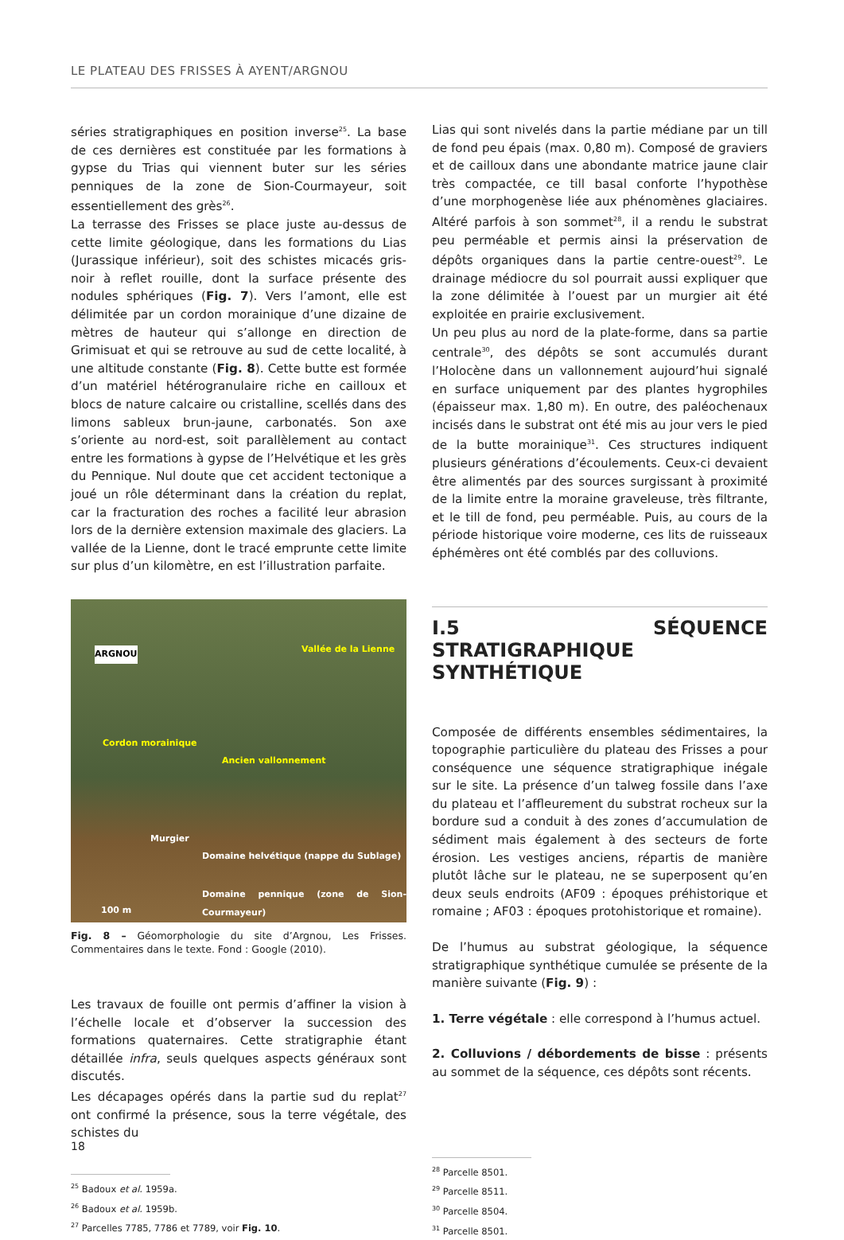LE PLATEAU DES FRISSES À AYENT/ARGNOU
séries stratigraphiques en position inverse<sup>25</sup>. La base de ces dernières est constituée par les formations à gypse du Trias qui viennent buter sur les séries penniques de la zone de Sion-Courmayeur, soit essentiellement des grès<sup>26</sup>.
La terrasse des Frisses se place juste au-dessus de cette limite géologique, dans les formations du Lias (Jurassique inférieur), soit des schistes micacés gris-noir à reflet rouille, dont la surface présente des nodules sphériques (Fig. 7). Vers l’amont, elle est délimitée par un cordon morainique d’une dizaine de mètres de hauteur qui s’allonge en direction de Grimisuat et qui se retrouve au sud de cette localité, à une altitude constante (Fig. 8). Cette butte est formée d’un matériel hétérogranulaire riche en cailloux et blocs de nature calcaire ou cristalline, scellés dans des limons sableux brun-jaune, carbonatés. Son axe s’oriente au nord-est, soit parallèlement au contact entre les formations à gypse de l’Helvétique et les grès du Pennique. Nul doute que cet accident tectonique a joué un rôle déterminant dans la création du replat, car la fracturation des roches a facilité leur abrasion lors de la dernière extension maximale des glaciers. La vallée de la Lienne, dont le tracé emprunte cette limite sur plus d’un kilomètre, en est l’illustration parfaite.
ARGNOU Vallée de la Lienne
Cordon morainique
Ancien vallonnement
Murgier
Domaine helvétique (nappe du Sublage)
Domaine pennique (zone de Sion-Courmayeur)
100 m
Fig. 8 – Géomorphologie du site d’Argnou, Les Frisses. Commentaires dans le texte. Fond : Google (2010).
Les travaux de fouille ont permis d’affiner la vision à l’échelle locale et d’observer la succession des formations quaternaires. Cette stratigraphie étant détaillée infra, seuls quelques aspects généraux sont discutés.
Les décapages opérés dans la partie sud du replat<sup>27</sup> ont confirmé la présence, sous la terre végétale, des schistes du
<sup>25</sup> Badoux et al. 1959a.
<sup>26</sup> Badoux et al. 1959b.
<sup>27</sup> Parcelles 7785, 7786 et 7789, voir Fig. 10.
Lias qui sont nivelés dans la partie médiane par un till de fond peu épais (max. 0,80 m). Composé de graviers et de cailloux dans une abondante matrice jaune clair très compactée, ce till basal conforte l’hypothèse d’une morphogenèse liée aux phénomènes glaciaires. Altéré parfois à son sommet<sup>28</sup>, il a rendu le substrat peu perméable et permis ainsi la préservation de dépôts organiques dans la partie centre-ouest<sup>29</sup>. Le drainage médiocre du sol pourrait aussi expliquer que la zone délimitée à l’ouest par un murgier ait été exploitée en prairie exclusivement.
Un peu plus au nord de la plate-forme, dans sa partie centrale<sup>30</sup>, des dépôts se sont accumulés durant l’Holocène dans un vallonnement aujourd’hui signalé en surface uniquement par des plantes hygrophiles (épaisseur max. 1,80 m). En outre, des paléochenaux incisés dans le substrat ont été mis au jour vers le pied de la butte morainique<sup>31</sup>. Ces structures indiquent plusieurs générations d’écoulements. Ceux-ci devaient être alimentés par des sources surgissant à proximité de la limite entre la moraine graveleuse, très filtrante, et le till de fond, peu perméable. Puis, au cours de la période historique voire moderne, ces lits de ruisseaux éphémères ont été comblés par des colluvions.
I.5 SÉQUENCE STRATIGRAPHIQUE SYNTHÉTIQUE
Composée de différents ensembles sédimentaires, la topographie particulière du plateau des Frisses a pour conséquence une séquence stratigraphique inégale sur le site. La présence d’un talweg fossile dans l’axe du plateau et l’affleurement du substrat rocheux sur la bordure sud a conduit à des zones d’accumulation de sédiment mais également à des secteurs de forte érosion. Les vestiges anciens, répartis de manière plutôt lâche sur le plateau, ne se superposent qu’en deux seuls endroits (AF09 : époques préhistorique et romaine ; AF03 : époques protohistorique et romaine).
De l’humus au substrat géologique, la séquence stratigraphique synthétique cumulée se présente de la manière suivante (Fig. 9) :
1. Terre végétale : elle correspond à l’humus actuel.
2. Colluvions / débordements de bisse : présents au sommet de la séquence, ces dépôts sont récents.
<sup>28</sup> Parcelle 8501.
<sup>29</sup> Parcelle 8511.
<sup>30</sup> Parcelle 8504.
<sup>31</sup> Parcelle 8501.
18